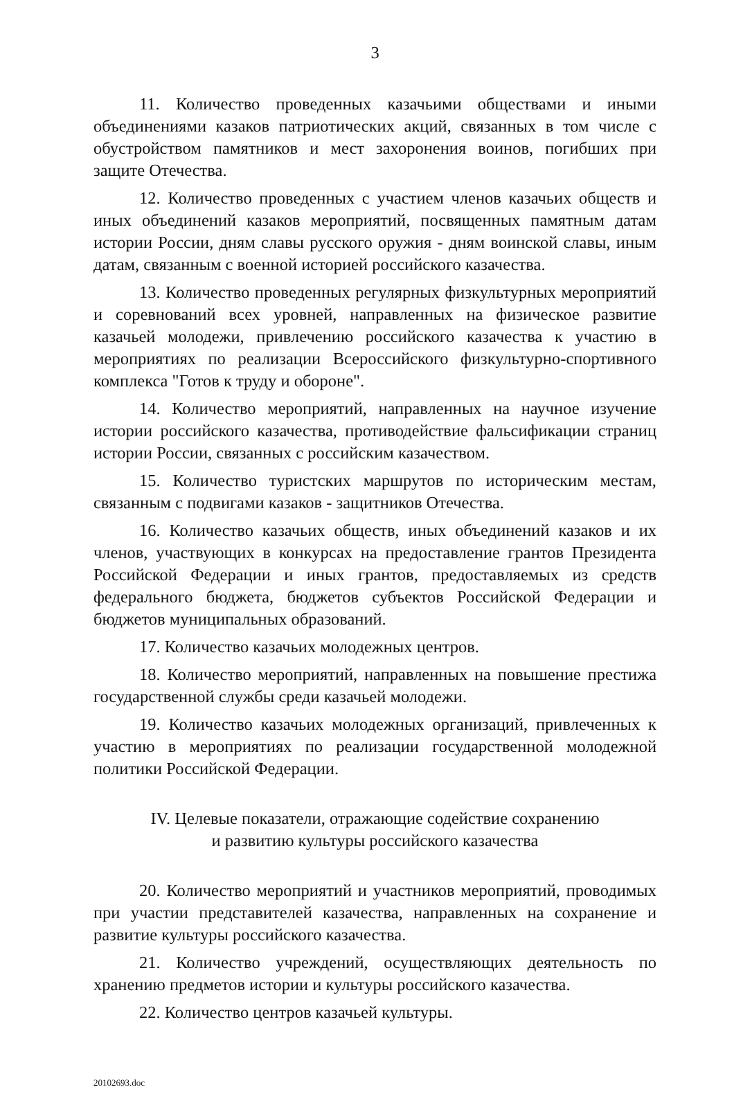3
11. Количество проведенных казачьими обществами и иными объединениями казаков патриотических акций, связанных в том числе с обустройством памятников и мест захоронения воинов, погибших при защите Отечества.
12. Количество проведенных с участием членов казачьих обществ и иных объединений казаков мероприятий, посвященных памятным датам истории России, дням славы русского оружия - дням воинской славы, иным датам, связанным с военной историей российского казачества.
13. Количество проведенных регулярных физкультурных мероприятий и соревнований всех уровней, направленных на физическое развитие казачьей молодежи, привлечению российского казачества к участию в мероприятиях по реализации Всероссийского физкультурно-спортивного комплекса "Готов к труду и обороне".
14. Количество мероприятий, направленных на научное изучение истории российского казачества, противодействие фальсификации страниц истории России, связанных с российским казачеством.
15. Количество туристских маршрутов по историческим местам, связанным с подвигами казаков - защитников Отечества.
16. Количество казачьих обществ, иных объединений казаков и их членов, участвующих в конкурсах на предоставление грантов Президента Российской Федерации и иных грантов, предоставляемых из средств федерального бюджета, бюджетов субъектов Российской Федерации и бюджетов муниципальных образований.
17. Количество казачьих молодежных центров.
18. Количество мероприятий, направленных на повышение престижа государственной службы среди казачьей молодежи.
19. Количество казачьих молодежных организаций, привлеченных к участию в мероприятиях по реализации государственной молодежной политики Российской Федерации.
IV. Целевые показатели, отражающие содействие сохранению
и развитию культуры российского казачества
20. Количество мероприятий и участников мероприятий, проводимых при участии представителей казачества, направленных на сохранение и развитие культуры российского казачества.
21. Количество учреждений, осуществляющих деятельность по хранению предметов истории и культуры российского казачества.
22. Количество центров казачьей культуры.
20102693.doc